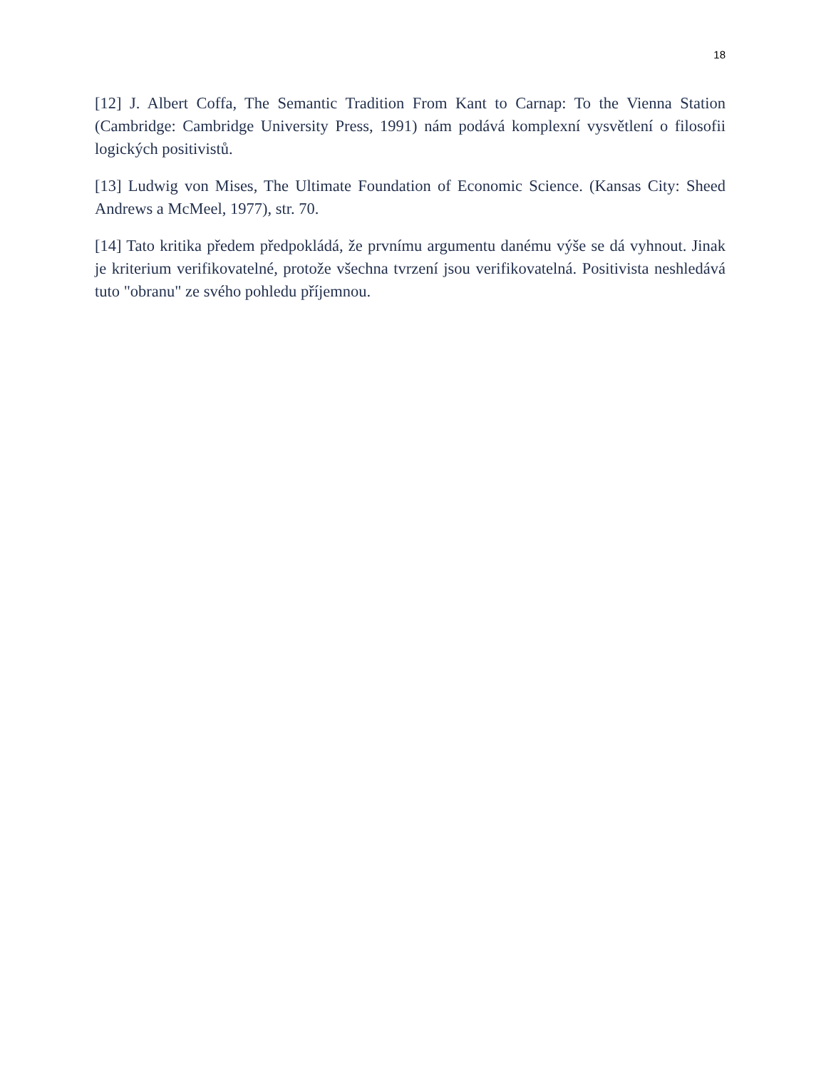18
[12] J. Albert Coffa, The Semantic Tradition From Kant to Carnap: To the Vienna Station (Cambridge: Cambridge University Press, 1991) nám podává komplexní vysvětlení o filosofii logických positivistů.
[13] Ludwig von Mises, The Ultimate Foundation of Economic Science. (Kansas City: Sheed Andrews a McMeel, 1977), str. 70.
[14] Tato kritika předem předpokládá, že prvnímu argumentu danému výše se dá vyhnout. Jinak je kriterium verifikovatelné, protože všechna tvrzení jsou verifikovatelná. Positivista neshledává tuto "obranu" ze svého pohledu příjemnou.